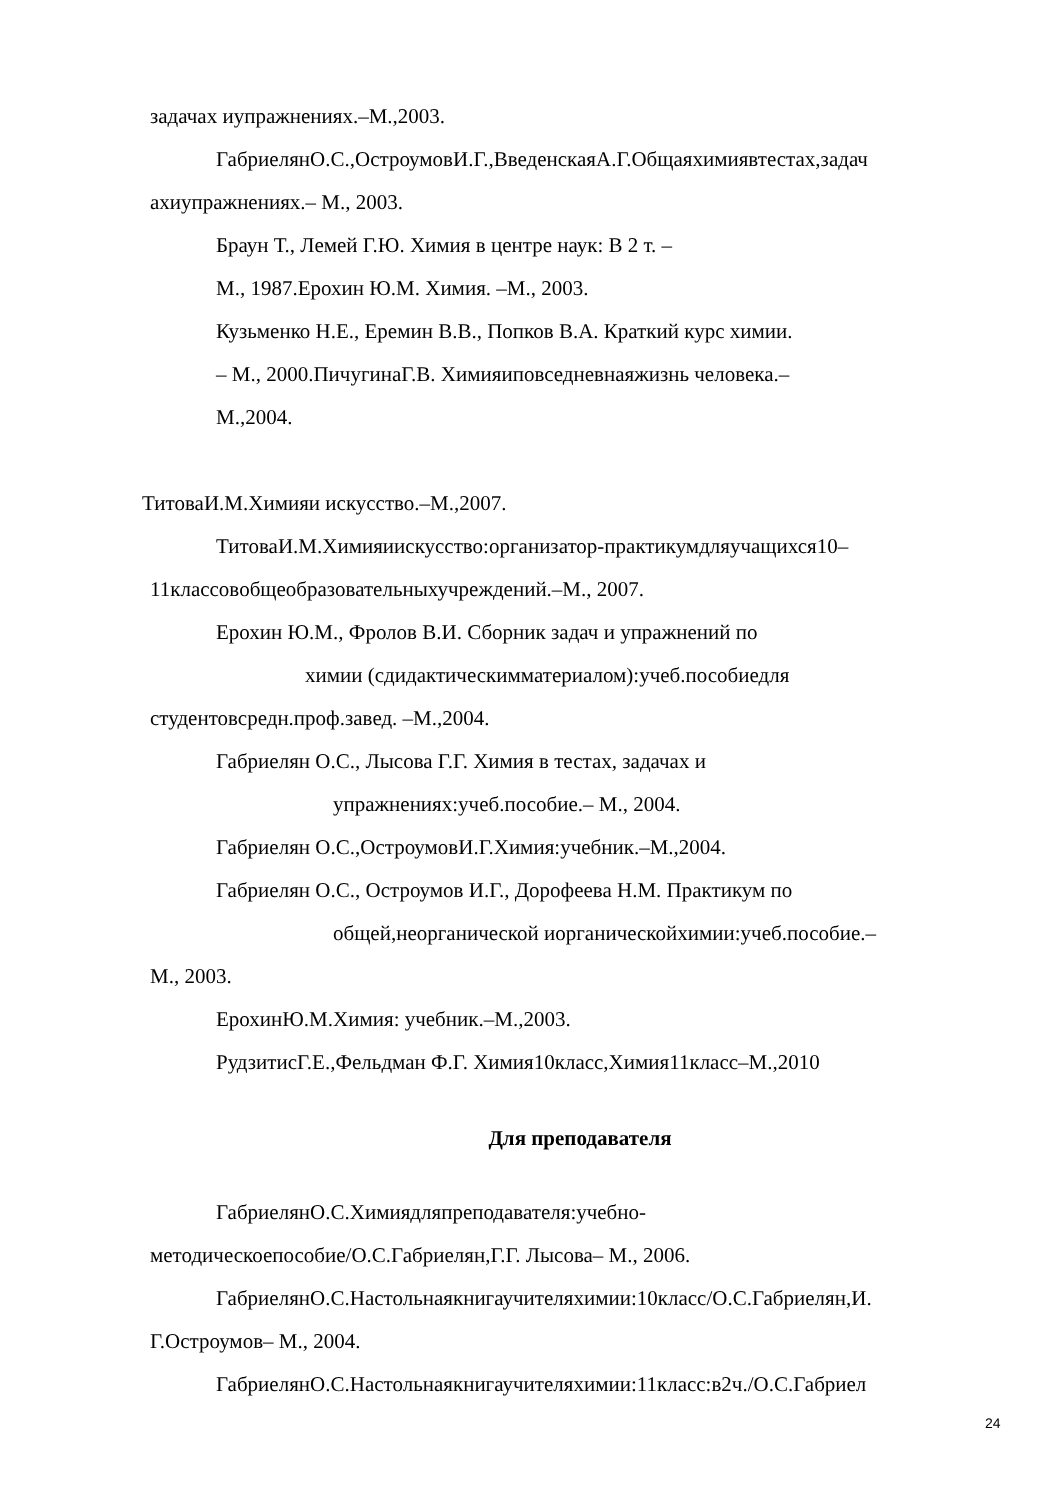задачах иупражнениях.–М.,2003.
ГабриелянО.С.,ОстроумовИ.Г.,ВведенскаяА.Г.Общаяхимиявтестах,задач
ахиупражнениях.– М., 2003.
Браун Т., Лемей Г.Ю. Химия в центре наук: В 2 т. –
М., 1987.Ерохин Ю.М. Химия. –М., 2003.
Кузьменко Н.Е., Еремин В.В., Попков В.А. Краткий курс химии.
– М., 2000.ПичугинаГ.В. Химияиповседневнаяжизнь человека.–
М.,2004.
ТитоваИ.М.Химияи искусство.–М.,2007.
ТитоваИ.М.Химияиискусство:организатор-практикумдляучащихся10–
11классовобщеобразовательныхучреждений.–М., 2007.
Ерохин Ю.М., Фролов В.И. Сборник задач и упражнений по
химии (сдидактическимматериалом):учеб.пособиедля
студентовсредн.проф.завед. –М.,2004.
Габриелян О.С., Лысова Г.Г. Химия в тестах, задачах и
упражнениях:учеб.пособие.– М., 2004.
Габриелян О.С.,ОстроумовИ.Г.Химия:учебник.–М.,2004.
Габриелян О.С., Остроумов И.Г., Дорофеева Н.М. Практикум по
общей,неорганической иорганическойхимии:учеб.пособие.–
М., 2003.
ЕрохинЮ.М.Химия: учебник.–М.,2003.
РудзитисГ.Е.,Фельдман Ф.Г. Химия10класс,Химия11класс–М.,2010
Для преподавателя
ГабриелянО.С.Химиядляпреподавателя:учебно-
методическоепособие/О.С.Габриелян,Г.Г. Лысова– М., 2006.
ГабриелянО.С.Настольнаякнигаучителяхимии:10класс/О.С.Габриелян,И.
Г.Остроумов– М., 2004.
ГабриелянО.С.Настольнаякнигаучителяхимии:11класс:в2ч./О.С.Габриел
24